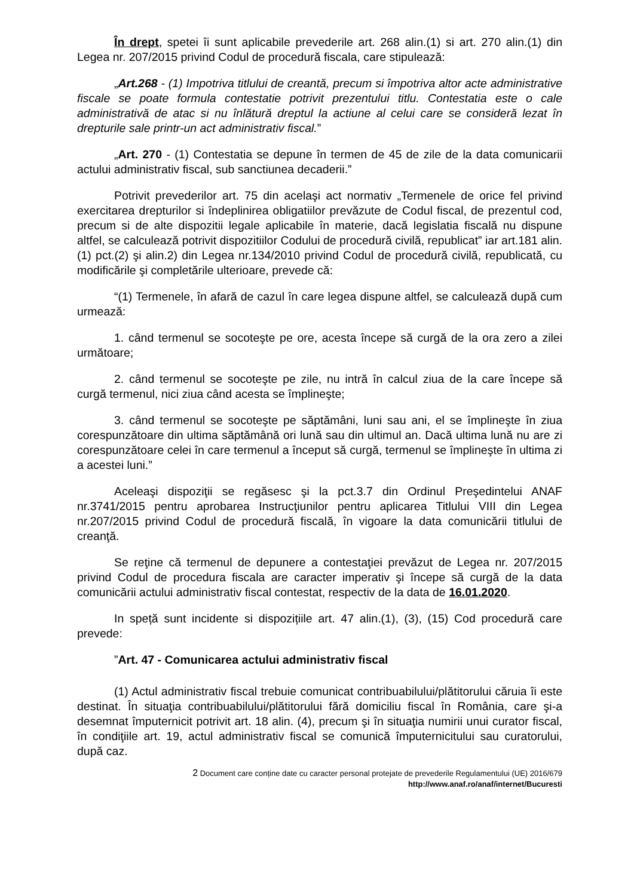În drept, spetei îi sunt aplicabile prevederile art. 268 alin.(1) si art. 270 alin.(1) din Legea nr. 207/2015 privind Codul de procedură fiscala, care stipulează:
„Art.268 - (1) Impotriva titlului de creantă, precum si împotriva altor acte administrative fiscale se poate formula contestatie potrivit prezentului titlu. Contestatia este o cale administrativă de atac si nu înlătură dreptul la actiune al celui care se consideră lezat în drepturile sale printr-un act administrativ fiscal.”
„Art. 270 - (1) Contestatia se depune în termen de 45 de zile de la data comunicarii actului administrativ fiscal, sub sanctiunea decaderii.”
Potrivit prevederilor art. 75 din acelaşi act normativ „Termenele de orice fel privind exercitarea drepturilor si îndeplinirea obligatiilor prevăzute de Codul fiscal, de prezentul cod, precum si de alte dispozitii legale aplicabile în materie, dacă legislatia fiscală nu dispune altfel, se calculează potrivit dispozitiilor Codului de procedură civilă, republicat” iar art.181 alin.(1) pct.(2) şi alin.2) din Legea nr.134/2010 privind Codul de procedură civilă, republicată, cu modificările şi completările ulterioare, prevede că:
“(1) Termenele, în afară de cazul în care legea dispune altfel, se calculează după cum urmează:
1. când termenul se socoteşte pe ore, acesta începe să curgă de la ora zero a zilei următoare;
2. când termenul se socoteşte pe zile, nu intră în calcul ziua de la care începe să curgă termenul, nici ziua când acesta se împlineşte;
3. când termenul se socoteşte pe săptămâni, luni sau ani, el se împlineşte în ziua corespunzătoare din ultima săptămână ori lună sau din ultimul an. Dacă ultima lună nu are zi corespunzătoare celei în care termenul a început să curgă, termenul se împlineşte în ultima zi a acestei luni.”
Aceleaşi dispoziţii se regăsesc şi la pct.3.7 din Ordinul Preşedintelui ANAF nr.3741/2015 pentru aprobarea Instrucţiunilor pentru aplicarea Titlului VIII din Legea nr.207/2015 privind Codul de procedură fiscală, în vigoare la data comunicării titlului de creanţă.
Se reţine că termenul de depunere a contestaţiei prevăzut de Legea nr. 207/2015 privind Codul de procedura fiscala are caracter imperativ şi începe să curgă de la data comunicării actului administrativ fiscal contestat, respectiv de la data de 16.01.2020.
In speță sunt incidente si dispozițiile art. 47 alin.(1), (3), (15) Cod procedură care prevede:
”Art. 47 - Comunicarea actului administrativ fiscal
(1) Actul administrativ fiscal trebuie comunicat contribuabilului/plătitorului căruia îi este destinat. În situaţia contribuabilului/plătitorului fără domiciliu fiscal în România, care şi-a desemnat împuternicit potrivit art. 18 alin. (4), precum şi în situaţia numirii unui curator fiscal, în condiţiile art. 19, actul administrativ fiscal se comunică împuternicitului sau curatorului, după caz.
2 Document care conține date cu caracter personal protejate de prevederile Regulamentului (UE) 2016/679
http://www.anaf.ro/anaf/internet/Bucuresti